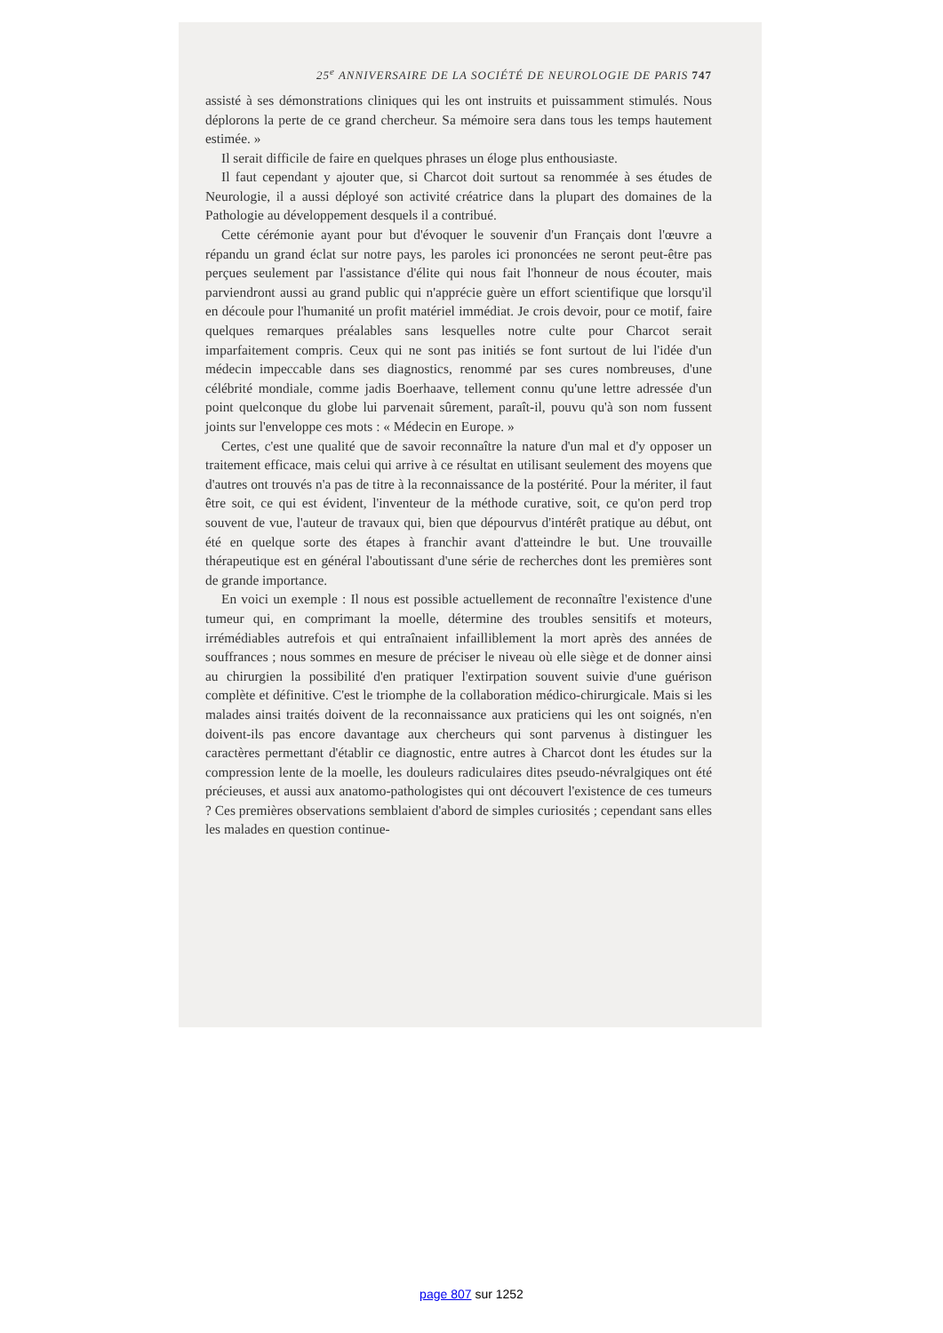25<sup>e</sup> ANNIVERSAIRE DE LA SOCIÉTÉ DE NEUROLOGIE DE PARIS 747
assisté à ses démonstrations cliniques qui les ont instruits et puissamment stimulés. Nous déplorons la perte de ce grand chercheur. Sa mémoire sera dans tous les temps hautement estimée. »
Il serait difficile de faire en quelques phrases un éloge plus enthousiaste.
Il faut cependant y ajouter que, si Charcot doit surtout sa renommée à ses études de Neurologie, il a aussi déployé son activité créatrice dans la plupart des domaines de la Pathologie au développement desquels il a contribué.
Cette cérémonie ayant pour but d'évoquer le souvenir d'un Français dont l'œuvre a répandu un grand éclat sur notre pays, les paroles ici prononcées ne seront peut-être pas perçues seulement par l'assistance d'élite qui nous fait l'honneur de nous écouter, mais parviendront aussi au grand public qui n'apprécie guère un effort scientifique que lorsqu'il en découle pour l'humanité un profit matériel immédiat. Je crois devoir, pour ce motif, faire quelques remarques préalables sans lesquelles notre culte pour Charcot serait imparfaitement compris. Ceux qui ne sont pas initiés se font surtout de lui l'idée d'un médecin impeccable dans ses diagnostics, renommé par ses cures nombreuses, d'une célébrité mondiale, comme jadis Boerhaave, tellement connu qu'une lettre adressée d'un point quelconque du globe lui parvenait sûrement, paraît-il, pouvu qu'à son nom fussent joints sur l'enveloppe ces mots : « Médecin en Europe. »
Certes, c'est une qualité que de savoir reconnaître la nature d'un mal et d'y opposer un traitement efficace, mais celui qui arrive à ce résultat en utilisant seulement des moyens que d'autres ont trouvés n'a pas de titre à la reconnaissance de la postérité. Pour la mériter, il faut être soit, ce qui est évident, l'inventeur de la méthode curative, soit, ce qu'on perd trop souvent de vue, l'auteur de travaux qui, bien que dépourvus d'intérêt pratique au début, ont été en quelque sorte des étapes à franchir avant d'atteindre le but. Une trouvaille thérapeutique est en général l'aboutissant d'une série de recherches dont les premières sont de grande importance.
En voici un exemple : Il nous est possible actuellement de reconnaître l'existence d'une tumeur qui, en comprimant la moelle, détermine des troubles sensitifs et moteurs, irrémédiables autrefois et qui entraînaient infailliblement la mort après des années de souffrances ; nous sommes en mesure de préciser le niveau où elle siège et de donner ainsi au chirurgien la possibilité d'en pratiquer l'extirpation souvent suivie d'une guérison complète et définitive. C'est le triomphe de la collaboration médico-chirurgicale. Mais si les malades ainsi traités doivent de la reconnaissance aux praticiens qui les ont soignés, n'en doivent-ils pas encore davantage aux chercheurs qui sont parvenus à distinguer les caractères permettant d'établir ce diagnostic, entre autres à Charcot dont les études sur la compression lente de la moelle, les douleurs radiculaires dites pseudo-névralgiques ont été précieuses, et aussi aux anatomo-pathologistes qui ont découvert l'existence de ces tumeurs ? Ces premières observations semblaient d'abord de simples curiosités ; cependant sans elles les malades en question continue-
page 807 sur 1252